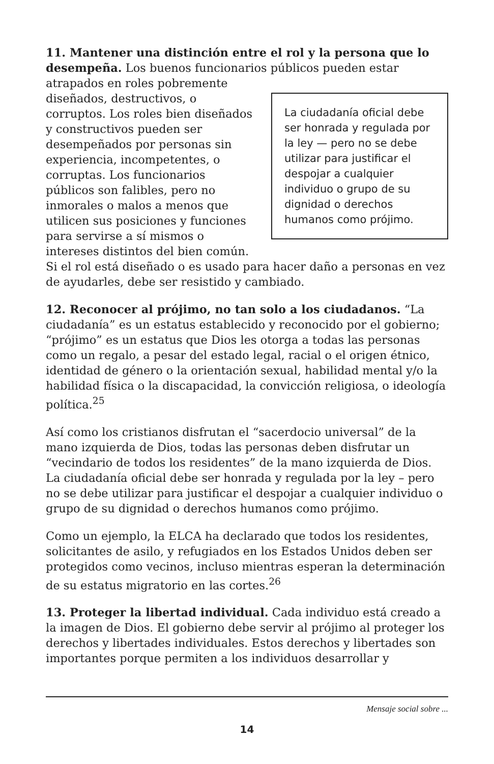11. Mantener una distinción entre el rol y la persona que lo desempeña. Los buenos funcionarios públicos pueden estar La ciudadanía oficial debe ser honrada y regulada por la ley — pero no se debe utilizar para justificar el despojar a cualquier individuo o grupo de su dignidad o derechos humanos como prójimo. atrapados en roles pobremente diseñados, destructivos, o corruptos. Los roles bien diseñados y constructivos pueden ser desempeñados por personas sin experiencia, incompetentes, o corruptas. Los funcionarios públicos son falibles, pero no inmorales o malos a menos que utilicen sus posiciones y funciones para servirse a sí mismos o intereses distintos del bien común. Si el rol está diseñado o es usado para hacer daño a personas en vez de ayudarles, debe ser resistido y cambiado.
12. Reconocer al prójimo, no tan solo a los ciudadanos. “La ciudadanía” es un estatus establecido y reconocido por el gobierno; “prójimo” es un estatus que Dios les otorga a todas las personas como un regalo, a pesar del estado legal, racial o el origen étnico, identidad de género o la orientación sexual, habilidad mental y/o la habilidad física o la discapacidad, la convicción religiosa, o ideología política.<sup>25</sup>
Así como los cristianos disfrutan el “sacerdocio universal” de la mano izquierda de Dios, todas las personas deben disfrutar un “vecindario de todos los residentes” de la mano izquierda de Dios. La ciudadanía oficial debe ser honrada y regulada por la ley – pero no se debe utilizar para justificar el despojar a cualquier individuo o grupo de su dignidad o derechos humanos como prójimo.
Como un ejemplo, la ELCA ha declarado que todos los residentes, solicitantes de asilo, y refugiados en los Estados Unidos deben ser protegidos como vecinos, incluso mientras esperan la determinación de su estatus migratorio en las cortes.<sup>26</sup>
13. Proteger la libertad individual. Cada individuo está creado a la imagen de Dios. El gobierno debe servir al prójimo al proteger los derechos y libertades individuales. Estos derechos y libertades son importantes porque permiten a los individuos desarrollar y
Mensaje social sobre ...
14